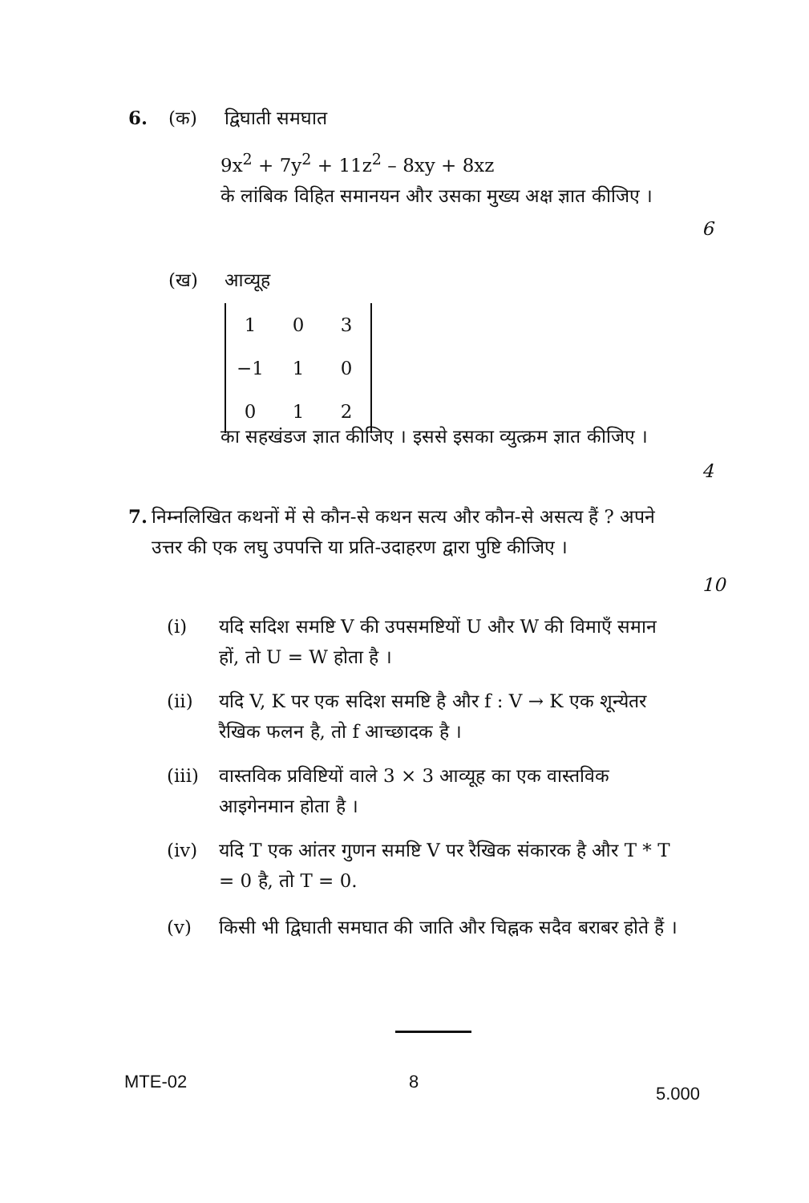6. (क) द्विघाती समघात
9x<sup>2</sup> + 7y<sup>2</sup> + 11z<sup>2</sup> – 8xy + 8xz
के लांबिक विहित समानयन और उसका मुख्य अक्ष ज्ञात कीजिए ।
6
(ख) आव्यूह
| 1 | 0 | 3 |
| −1 | 1 | 0 |
| 0 | 1 | 2 |
का सहखंडज ज्ञात कीजिए । इससे इसका व्युत्क्रम ज्ञात कीजिए ।
4
7. निम्नलिखित कथनों में से कौन-से कथन सत्य और कौन-से असत्य हैं ? अपने उत्तर की एक लघु उपपत्ति या प्रति-उदाहरण द्वारा पुष्टि कीजिए ।
10
(i) यदि सदिश समष्टि V की उपसमष्टियों U और W की विमाएँ समान हों, तो U = W होता है ।
(ii) यदि V, K पर एक सदिश समष्टि है और f : V → K एक शून्येतर रैखिक फलन है, तो f आच्छादक है ।
(iii) वास्तविक प्रविष्टियों वाले 3 × 3 आव्यूह का एक वास्तविक आइगेनमान होता है ।
(iv) यदि T एक आंतर गुणन समष्टि V पर रैखिक संकारक है और T * T = 0 है, तो T = 0.
(v) किसी भी द्विघाती समघात की जाति और चिह्नक सदैव बराबर होते हैं ।
MTE-02 8
5.000